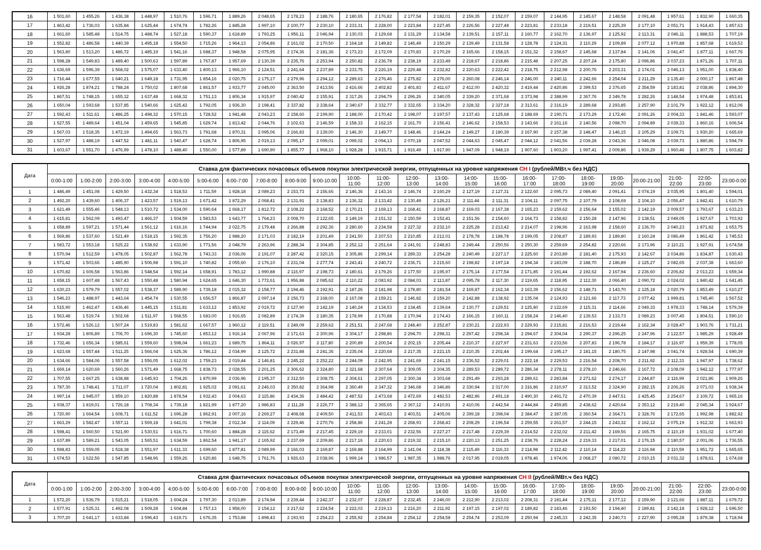| 16 | 1 501,60 | 1 455,26 | 1 436,38 | 1 448,97 | 1 510,76 | 1 596,71 | 1 889,26 | 2 048,65 | 2 178,23 | 2 188,76 | 2 180,65 | 2 176,82 | 2 177,54 | 2 182,01 | 2 159,35 | 2 152,07 | 2 159,07 | 2 144,95 | 2 145,67 | 2 148,58 | 2 091,48 | 1 957,61 | 1 832,90 | 1 660,35 |
| 17 | 1 863,42 | 1 736,03 | 1 635,84 | 1 625,44 | 1 674,74 | 1 782,26 | 1 845,28 | 1 997,10 | 2 100,77 | 2 230,10 | 2 233,31 | 2 228,00 | 2 223,84 | 2 227,45 | 2 226,56 | 2 227,48 | 2 223,81 | 2 233,18 | 2 219,51 | 2 225,39 | 2 177,10 | 2 051,71 | 1 914,43 | 1 857,63 |
| 18 | 1 661,60 | 1 585,48 | 1 514,75 | 1 488,74 | 1 527,18 | 1 590,37 | 1 618,89 | 1 793,25 | 1 956,11 | 2 046,94 | 2 130,03 | 2 129,68 | 2 131,29 | 2 134,58 | 2 139,51 | 2 157,11 | 2 160,77 | 2 162,70 | 2 136,97 | 2 125,92 | 2 113,31 | 2 046,11 | 1 888,53 | 1 707,19 |
| 19 | 1 552,82 | 1 486,58 | 1 440,39 | 1 495,18 | 1 554,50 | 1 715,26 | 1 964,13 | 2 054,86 | 2 161,02 | 2 170,50 | 2 164,18 | 2 149,82 | 2 146,49 | 2 150,29 | 2 139,49 | 2 131,58 | 2 128,78 | 2 124,31 | 2 110,29 | 2 109,89 | 2 077,12 | 1 970,88 | 1 857,68 | 1 619,53 |
| 20 | 1 563,80 | 1 513,20 | 1 486,72 | 1 485,19 | 1 541,16 | 1 688,37 | 1 948,58 | 2 075,95 | 2 174,36 | 2 181,36 | 2 173,23 | 2 172,09 | 2 170,83 | 2 170,29 | 2 165,66 | 2 158,15 | 2 151,32 | 2 158,67 | 2 145,68 | 2 137,84 | 2 141,06 | 2 041,47 | 1 877,11 | 1 667,76 |
| 21 | 1 598,28 | 1 549,83 | 1 489,40 | 1 500,63 | 1 597,89 | 1 767,87 | 1 957,69 | 2 130,39 | 2 235,76 | 2 253,94 | 2 250,82 | 2 236,78 | 2 238,19 | 2 233,49 | 2 218,67 | 2 218,86 | 2 215,48 | 2 207,25 | 2 207,24 | 2 175,80 | 2 096,86 | 2 037,23 | 1 871,26 | 1 707,11 |
| 22 | 1 636,69 | 1 596,39 | 1 568,02 | 1 575,07 | 1 633,40 | 1 800,13 | 1 966,10 | 2 124,51 | 2 241,64 | 2 237,89 | 2 233,75 | 2 226,19 | 2 229,48 | 2 232,82 | 2 220,63 | 2 222,42 | 2 218,75 | 2 212,98 | 2 200,76 | 2 203,31 | 2 174,01 | 2 046,13 | 1 951,00 | 1 838,40 |
| 23 | 1 716,44 | 1 677,55 | 1 640,21 | 1 649,18 | 1 731,95 | 1 854,16 | 2 020,75 | 2 175,17 | 2 279,96 | 2 294,12 | 2 289,63 | 2 276,46 | 2 275,82 | 2 276,00 | 2 260,08 | 2 246,14 | 2 246,00 | 2 240,11 | 2 242,66 | 2 254,04 | 2 211,29 | 2 135,40 | 2 000,17 | 1 867,48 |
| 24 | 1 926,28 | 1 874,21 | 1 788,24 | 1 750,02 | 1 807,68 | 1 861,57 | 1 933,77 | 2 045,00 | 2 363,50 | 2 413,56 | 2 416,66 | 2 402,82 | 2 401,83 | 2 411,67 | 2 412,00 | 2 420,32 | 2 419,44 | 2 420,86 | 2 399,53 | 2 376,65 | 2 354,59 | 2 183,81 | 2 038,86 | 1 894,30 |
| 25 | 1 867,51 | 1 748,15 | 1 655,32 | 1 637,48 | 1 668,32 | 1 751,13 | 1 806,34 | 1 915,97 | 2 040,42 | 2 155,91 | 2 317,26 | 2 294,79 | 2 296,26 | 2 340,05 | 2 339,20 | 2 371,68 | 2 373,98 | 2 388,99 | 2 367,76 | 2 349,78 | 2 282,26 | 2 148,54 | 1 974,48 | 1 853,81 |
| 26 | 1 650,04 | 1 593,68 | 1 537,85 | 1 540,66 | 1 625,42 | 1 792,05 | 1 936,30 | 2 198,41 | 2 337,82 | 2 338,64 | 2 340,67 | 2 332,77 | 2 332,65 | 2 334,20 | 2 328,32 | 2 327,18 | 2 313,61 | 2 316,19 | 2 289,68 | 2 293,85 | 2 257,90 | 2 101,79 | 1 922,12 | 1 812,06 |
| 27 | 1 592,43 | 1 511,61 | 1 486,25 | 1 498,32 | 1 570,15 | 1 728,52 | 1 941,48 | 2 043,23 | 2 158,60 | 2 199,90 | 2 188,00 | 2 170,42 | 2 198,07 | 2 197,57 | 2 137,43 | 2 125,68 | 2 188,69 | 2 190,71 | 2 173,29 | 2 172,46 | 2 091,26 | 2 004,33 | 1 841,46 | 1 593,07 |
| 28 | 1 527,55 | 1 489,64 | 1 451,04 | 1 459,65 | 1 545,85 | 1 629,74 | 1 813,42 | 2 044,76 | 2 102,63 | 2 146,59 | 2 158,33 | 2 162,15 | 2 161,70 | 2 156,41 | 2 146,62 | 2 158,53 | 2 143,66 | 2 161,16 | 2 140,56 | 2 098,70 | 2 094,89 | 2 039,33 | 1 860,16 | 1 606,54 |
| 29 | 1 567,03 | 1 518,35 | 1 472,19 | 1 494,65 | 1 563,73 | 1 791,68 | 1 870,31 | 2 095,06 | 2 166,83 | 2 139,00 | 2 146,30 | 2 149,77 | 2 148,46 | 2 144,24 | 2 149,27 | 2 180,39 | 2 167,90 | 2 157,38 | 2 148,47 | 2 146,15 | 2 105,29 | 2 109,71 | 1 930,20 | 1 665,69 |
| 30 | 1 527,97 | 1 488,19 | 1 447,52 | 1 481,11 | 1 540,47 | 1 628,74 | 1 806,95 | 2 019,13 | 2 095,17 | 2 099,01 | 2 099,02 | 2 094,13 | 2 070,18 | 2 047,52 | 2 044,63 | 2 045,47 | 2 044,12 | 2 041,56 | 2 039,28 | 2 043,36 | 2 046,08 | 2 039,73 | 1 880,86 | 1 594,79 |
| 31 | 1 603,67 | 1 551,70 | 1 476,99 | 1 478,10 | 1 488,40 | 1 550,00 | 1 577,89 | 1 690,90 | 1 855,77 | 1 968,10 | 1 928,28 | 1 915,71 | 1 916,49 | 1 917,90 | 1 947,09 | 1 948,19 | 1 907,60 | 1 903,20 | 1 997,41 | 2 009,86 | 1 939,29 | 1 960,46 | 1 807,75 | 1 603,82 |
| Дата | Ставка для фактических почасовых объемов покупки электрической энергии, отпущенных на уровне напряжения СН I (рублей/МВт.ч без НДС) | | | | | | | | | | | | | | | | | | | | | | | |
| --- | --- | --- | --- | --- | --- | --- | --- | --- | --- | --- | --- | --- | --- | --- | --- | --- | --- | --- | --- | --- | --- | --- | --- | --- |
| | 0:00-1:00 | 1:00-2:00 | 2:00-3:00 | 3:00-4:00 | 4:00-5:00 | 5:00-6:00 | 6:00-7:00 | 7:00-8:00 | 8:00-9:00 | 9:00-10:00 | 10:00- 11:00 | 11:00- 12:00 | 12:00- 13:00 | 13:00- 14:00 | 14:00- 15:00 | 15:00- 16:00 | 16:00- 17:00 | 17:00- 18:00 | 18:00- 19:00 | 19:00- 20:00 | 20:00-21:00 | 21:00- 22:00 | 22:00- 23:00 | 23:00-0:00 |
| 1 | 1 486,49 | 1 451,08 | 1 429,50 | 1 432,34 | 1 518,53 | 1 711,59 | 1 928,18 | 2 089,23 | 2 153,73 | 2 156,66 | 2 146,36 | 2 143,16 | 2 146,74 | 2 160,29 | 2 127,19 | 2 127,31 | 2 122,60 | 2 095,73 | 2 089,40 | 2 091,41 | 2 074,19 | 2 035,95 | 1 801,40 | 1 594,01 |
| 2 | 1 492,20 | 1 439,60 | 1 406,37 | 1 423,57 | 1 519,13 | 1 671,42 | 1 872,29 | 2 068,41 | 2 131,91 | 2 138,83 | 2 136,32 | 2 133,42 | 2 130,49 | 2 126,21 | 2 111,44 | 2 111,31 | 2 104,11 | 2 097,75 | 2 107,79 | 2 108,69 | 2 104,10 | 2 056,47 | 1 842,41 | 1 610,79 |
| 3 | 1 621,49 | 1 555,46 | 1 548,13 | 1 510,72 | 1 534,00 | 1 590,64 | 1 668,17 | 1 812,72 | 2 108,22 | 2 168,52 | 2 170,21 | 2 169,13 | 2 168,41 | 2 168,87 | 2 169,03 | 2 167,38 | 2 165,23 | 2 159,62 | 2 156,64 | 2 155,02 | 2 142,19 | 2 009,57 | 1 793,67 | 1 633,23 |
| 4 | 1 615,81 | 1 562,09 | 1 493,47 | 1 466,37 | 1 504,59 | 1 583,53 | 1 643,77 | 1 764,23 | 2 008,70 | 2 122,65 | 2 149,19 | 2 151,32 | 2 150,59 | 2 152,41 | 2 151,56 | 2 154,60 | 2 164,73 | 2 158,82 | 2 150,28 | 2 147,96 | 2 138,51 | 2 049,05 | 1 927,67 | 1 703,92 |
| 5 | 1 658,89 | 1 597,21 | 1 571,44 | 1 561,12 | 1 616,16 | 1 744,94 | 2 022,75 | 2 179,48 | 2 266,88 | 2 292,36 | 2 280,60 | 2 234,58 | 2 227,32 | 2 232,10 | 2 225,28 | 2 213,42 | 2 214,07 | 2 198,96 | 2 163,98 | 2 158,60 | 2 136,70 | 2 040,23 | 1 871,82 | 1 653,75 |
| 6 | 1 569,86 | 1 537,60 | 1 521,49 | 1 518,15 | 1 592,35 | 1 756,20 | 1 988,20 | 2 171,03 | 2 182,19 | 2 201,49 | 2 241,50 | 2 207,53 | 2 210,85 | 2 212,01 | 2 178,78 | 2 188,78 | 2 199,05 | 2 208,87 | 2 189,93 | 2 189,80 | 2 160,24 | 2 086,49 | 1 861,42 | 1 745,53 |
| 7 | 1 583,72 | 1 553,18 | 1 525,22 | 1 538,92 | 1 633,90 | 1 771,56 | 2 048,79 | 2 263,96 | 2 288,34 | 2 304,85 | 2 252,12 | 2 251,64 | 2 241,91 | 2 248,83 | 2 249,44 | 2 250,56 | 2 250,30 | 2 259,69 | 2 254,82 | 2 220,66 | 2 173,96 | 2 110,21 | 1 927,91 | 1 674,58 |
| 8 | 1 570,94 | 1 512,59 | 1 478,05 | 1 502,87 | 1 562,78 | 1 743,33 | 2 036,06 | 2 191,07 | 2 287,42 | 2 320,15 | 2 305,86 | 2 299,14 | 2 289,33 | 2 254,28 | 2 240,49 | 2 227,17 | 2 225,60 | 2 203,89 | 2 181,40 | 2 175,93 | 2 142,67 | 2 034,86 | 1 834,87 | 1 630,43 |
| 9 | 1 571,42 | 1 503,66 | 1 485,90 | 1 506,98 | 1 591,10 | 1 740,82 | 2 055,60 | 2 176,10 | 2 231,04 | 2 277,74 | 2 243,41 | 2 240,72 | 2 236,71 | 2 215,60 | 2 198,82 | 2 197,14 | 2 194,34 | 2 183,09 | 2 188,70 | 2 186,89 | 2 125,27 | 2 082,65 | 2 037,38 | 1 663,60 |
| 10 | 1 670,82 | 1 606,58 | 1 563,86 | 1 548,54 | 1 592,14 | 1 658,91 | 1 783,12 | 1 990,88 | 2 116,97 | 2 198,73 | 2 180,61 | 2 179,26 | 2 177,50 | 2 195,97 | 2 175,14 | 2 177,54 | 2 171,85 | 2 191,44 | 2 192,62 | 2 167,94 | 2 236,60 | 2 206,82 | 2 013,23 | 1 659,34 |
| 11 | 1 658,15 | 1 607,48 | 1 567,43 | 1 550,48 | 1 580,94 | 1 624,65 | 1 646,30 | 1 772,61 | 1 956,88 | 2 085,62 | 2 110,22 | 2 083,92 | 2 084,03 | 2 113,87 | 2 095,78 | 2 117,30 | 2 119,65 | 2 118,95 | 2 112,30 | 2 066,40 | 2 090,72 | 2 024,02 | 1 840,42 | 1 641,45 |
| 12 | 1 630,23 | 1 579,79 | 1 557,02 | 1 538,37 | 1 589,90 | 1 739,18 | 2 015,32 | 2 158,77 | 2 194,46 | 2 192,91 | 2 187,26 | 2 181,98 | 2 178,80 | 2 181,54 | 2 169,87 | 2 162,34 | 2 163,39 | 2 156,62 | 2 148,71 | 2 143,70 | 2 125,18 | 2 020,79 | 1 853,49 | 1 610,27 |
| 13 | 1 546,23 | 1 488,97 | 1 443,64 | 1 454,74 | 1 530,55 | 1 656,57 | 1 866,87 | 2 097,14 | 2 156,73 | 2 168,00 | 2 167,08 | 2 159,21 | 2 146,82 | 2 159,20 | 2 142,88 | 2 138,92 | 2 135,04 | 2 124,93 | 2 121,66 | 2 117,73 | 2 077,42 | 1 999,81 | 1 745,40 | 1 567,52 |
| 14 | 1 515,90 | 1 462,47 | 1 436,46 | 1 445,15 | 1 511,81 | 1 633,12 | 1 853,92 | 2 019,72 | 2 127,90 | 2 142,19 | 2 140,24 | 2 134,53 | 2 134,45 | 2 139,64 | 2 130,77 | 2 129,51 | 2 125,80 | 2 122,69 | 2 115,31 | 2 114,66 | 2 049,33 | 1 978,33 | 1 748,14 | 1 579,39 |
| 15 | 1 563,48 | 1 519,74 | 1 502,68 | 1 511,97 | 1 568,55 | 1 683,00 | 1 916,65 | 2 082,89 | 2 174,39 | 2 180,35 | 2 178,99 | 2 170,88 | 2 170,94 | 2 174,43 | 2 166,15 | 2 160,11 | 2 158,24 | 2 146,40 | 2 139,53 | 2 133,73 | 2 089,23 | 2 007,45 | 1 804,51 | 1 590,10 |
| 16 | 1 572,46 | 1 526,12 | 1 507,24 | 1 519,83 | 1 581,62 | 1 667,57 | 1 960,12 | 2 119,51 | 2 249,09 | 2 259,62 | 2 251,51 | 2 247,68 | 2 248,40 | 2 252,87 | 2 230,21 | 2 222,93 | 2 229,93 | 2 215,81 | 2 216,53 | 2 219,44 | 2 162,34 | 2 028,47 | 1 903,76 | 1 731,21 |
| 17 | 1 934,28 | 1 806,89 | 1 706,70 | 1 696,30 | 1 745,60 | 1 853,12 | 1 916,14 | 2 067,96 | 2 171,63 | 2 300,96 | 2 304,17 | 2 298,86 | 2 294,70 | 2 298,31 | 2 297,42 | 2 298,34 | 2 294,67 | 2 304,04 | 2 290,37 | 2 296,25 | 2 247,96 | 2 122,57 | 1 985,29 | 1 928,49 |
| 18 | 1 732,46 | 1 656,34 | 1 585,61 | 1 559,60 | 1 598,04 | 1 661,23 | 1 689,75 | 1 864,11 | 2 026,97 | 2 117,80 | 2 200,89 | 2 200,54 | 2 202,15 | 2 205,44 | 2 210,37 | 2 227,97 | 2 231,63 | 2 233,56 | 2 207,83 | 2 196,78 | 2 184,17 | 2 116,97 | 1 959,39 | 1 778,05 |
| 19 | 1 623,68 | 1 557,44 | 1 511,25 | 1 566,04 | 1 625,36 | 1 786,12 | 2 034,99 | 2 125,72 | 2 231,88 | 2 241,36 | 2 235,04 | 2 220,68 | 2 217,35 | 2 221,15 | 2 210,35 | 2 202,44 | 2 199,64 | 2 195,17 | 2 181,15 | 2 180,75 | 2 147,98 | 2 041,74 | 1 928,54 | 1 690,39 |
| 20 | 1 634,66 | 1 584,06 | 1 557,58 | 1 556,05 | 1 612,02 | 1 759,23 | 2 019,44 | 2 146,81 | 2 245,22 | 2 252,22 | 2 244,09 | 2 242,95 | 2 241,69 | 2 241,15 | 2 236,52 | 2 229,01 | 2 222,18 | 2 229,53 | 2 216,54 | 2 208,70 | 2 211,92 | 2 112,33 | 1 947,97 | 1 738,62 |
| 21 | 1 669,14 | 1 620,69 | 1 560,26 | 1 571,49 | 1 668,75 | 1 838,73 | 2 028,55 | 2 201,25 | 2 306,62 | 2 324,80 | 2 321,68 | 2 307,64 | 2 309,05 | 2 304,35 | 2 289,53 | 2 289,72 | 2 286,34 | 2 278,11 | 2 278,10 | 2 246,66 | 2 167,72 | 2 108,09 | 1 942,12 | 1 777,97 |
| 22 | 1 707,55 | 1 667,25 | 1 638,88 | 1 645,93 | 1 704,26 | 1 870,99 | 2 036,96 | 2 195,37 | 2 312,50 | 2 308,75 | 2 304,61 | 2 297,05 | 2 300,34 | 2 303,68 | 2 291,49 | 2 293,28 | 2 289,61 | 2 283,84 | 2 271,62 | 2 274,17 | 2 244,87 | 2 116,99 | 2 021,86 | 1 909,26 |
| 23 | 1 787,30 | 1 748,41 | 1 711,07 | 1 720,04 | 1 802,81 | 1 925,02 | 2 091,61 | 2 246,03 | 2 350,82 | 2 364,98 | 2 360,49 | 2 347,32 | 2 346,68 | 2 346,86 | 2 330,94 | 2 317,00 | 2 316,86 | 2 310,97 | 2 313,52 | 2 324,90 | 2 282,15 | 2 206,26 | 2 071,03 | 1 938,34 |
| 24 | 1 997,14 | 1 945,07 | 1 859,10 | 1 820,88 | 1 878,54 | 1 932,43 | 2 004,63 | 2 115,86 | 2 434,36 | 2 484,42 | 2 487,52 | 2 473,68 | 2 472,69 | 2 482,53 | 2 482,86 | 2 491,18 | 2 490,30 | 2 491,72 | 2 470,39 | 2 447,51 | 2 425,45 | 2 254,67 | 2 109,72 | 1 965,16 |
| 25 | 1 938,37 | 1 819,01 | 1 726,18 | 1 708,34 | 1 739,18 | 1 821,99 | 1 877,20 | 1 986,83 | 2 111,28 | 2 226,77 | 2 388,12 | 2 365,65 | 2 367,12 | 2 410,91 | 2 410,06 | 2 442,54 | 2 444,84 | 2 459,85 | 2 438,62 | 2 420,64 | 2 353,12 | 2 219,40 | 2 045,34 | 1 924,67 |
| 26 | 1 720,90 | 1 664,54 | 1 608,71 | 1 611,52 | 1 696,28 | 1 862,91 | 2 007,16 | 2 269,27 | 2 408,68 | 2 409,50 | 2 411,53 | 2 403,63 | 2 403,51 | 2 405,06 | 2 399,18 | 2 398,04 | 2 384,47 | 2 387,05 | 2 360,54 | 2 364,71 | 2 328,76 | 2 172,65 | 1 992,98 | 1 882,92 |
| 27 | 1 663,29 | 1 582,47 | 1 557,11 | 1 569,18 | 1 641,01 | 1 799,38 | 2 012,34 | 2 114,09 | 2 229,46 | 2 270,76 | 2 258,86 | 2 241,28 | 2 268,93 | 2 268,43 | 2 208,29 | 2 196,54 | 2 259,55 | 2 261,57 | 2 244,15 | 2 243,32 | 2 162,12 | 2 075,19 | 1 912,32 | 1 663,93 |
| 28 | 1 598,41 | 1 560,50 | 1 521,90 | 1 530,51 | 1 616,71 | 1 700,60 | 1 884,28 | 2 115,62 | 2 173,49 | 2 217,45 | 2 229,19 | 2 233,01 | 2 232,56 | 2 227,27 | 2 217,48 | 2 229,39 | 2 214,52 | 2 232,02 | 2 211,42 | 2 169,56 | 2 165,75 | 2 110,19 | 1 931,02 | 1 677,40 |
| 29 | 1 637,89 | 1 589,21 | 1 543,05 | 1 565,51 | 1 634,59 | 1 862,54 | 1 941,17 | 2 165,92 | 2 237,69 | 2 209,86 | 2 217,16 | 2 220,63 | 2 219,32 | 2 215,10 | 2 220,13 | 2 251,25 | 2 238,76 | 2 228,24 | 2 219,33 | 2 217,01 | 2 176,15 | 2 180,57 | 2 001,06 | 1 736,55 |
| 30 | 1 598,83 | 1 559,05 | 1 518,38 | 1 551,97 | 1 611,33 | 1 699,60 | 1 877,81 | 2 089,99 | 2 166,03 | 2 169,87 | 2 169,88 | 2 164,99 | 2 141,04 | 2 118,38 | 2 115,49 | 2 116,33 | 2 114,98 | 2 112,42 | 2 110,14 | 2 114,22 | 2 116,94 | 2 110,59 | 1 951,72 | 1 665,65 |
| 31 | 1 674,53 | 1 622,56 | 1 547,85 | 1 548,96 | 1 559,26 | 1 620,86 | 1 648,75 | 1 761,76 | 1 926,63 | 2 038,96 | 1 999,14 | 1 986,57 | 1 987,35 | 1 988,76 | 2 017,95 | 2 019,05 | 1 978,46 | 1 974,06 | 2 068,27 | 2 080,72 | 2 010,15 | 2 031,32 | 1 878,61 | 1 674,68 |
| Дата | Ставка для фактических почасовых объемов покупки электрической энергии, отпущенных на уровне напряжения СН II (рублей/МВт.ч без НДС) | | | | | | | | | | | | | | | | | | | | | | | |
| --- | --- | --- | --- | --- | --- | --- | --- | --- | --- | --- | --- | --- | --- | --- | --- | --- | --- | --- | --- | --- | --- | --- | --- | --- |
| | 0:00-1:00 | 1:00-2:00 | 2:00-3:00 | 3:00-4:00 | 4:00-5:00 | 5:00-6:00 | 6:00-7:00 | 7:00-8:00 | 8:00-9:00 | 9:00-10:00 | 10:00- 11:00 | 11:00- 12:00 | 12:00- 13:00 | 13:00- 14:00 | 14:00- 15:00 | 15:00- 16:00 | 16:00- 17:00 | 17:00- 18:00 | 18:00- 19:00 | 19:00- 20:00 | 20:00-21:00 | 21:00- 22:00 | 22:00- 23:00 | 23:00-0:00 |
| 1 | 1 572,20 | 1 536,79 | 1 515,21 | 1 518,05 | 1 604,24 | 1 797,30 | 2 013,89 | 2 174,94 | 2 239,44 | 2 242,37 | 2 232,07 | 2 228,87 | 2 232,45 | 2 246,00 | 2 212,90 | 2 213,02 | 2 208,31 | 2 181,44 | 2 175,11 | 2 177,12 | 2 159,90 | 2 121,66 | 1 887,11 | 1 679,72 |
| 2 | 1 577,91 | 1 525,31 | 1 492,08 | 1 509,28 | 1 604,84 | 1 757,13 | 1 958,00 | 2 154,12 | 2 217,62 | 2 224,54 | 2 222,03 | 2 219,13 | 2 216,20 | 2 211,92 | 2 197,15 | 2 197,02 | 2 189,82 | 2 183,46 | 2 193,50 | 2 194,40 | 2 189,81 | 2 142,18 | 1 928,12 | 1 696,50 |
| 3 | 1 707,20 | 1 641,17 | 1 633,84 | 1 596,43 | 1 619,71 | 1 676,35 | 1 753,88 | 1 898,43 | 2 193,93 | 2 254,23 | 2 255,92 | 2 254,84 | 2 254,12 | 2 254,58 | 2 254,74 | 2 253,09 | 2 250,94 | 2 245,33 | 2 242,35 | 2 240,73 | 2 227,90 | 2 095,28 | 1 879,38 | 1 718,94 |